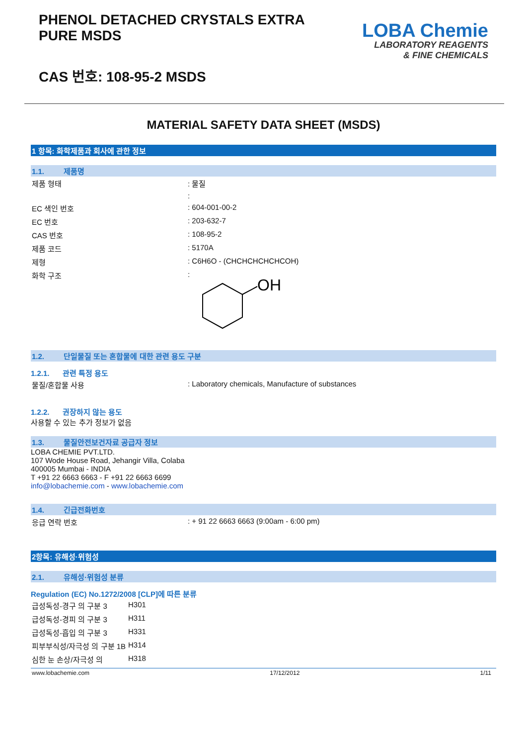PHENOL DETACHED CRYSTALS EXTRA
PURE MSDS
CAS 번호: 108-95-2 MSDS
LOBA Chemie
LABORATORY REAGENTS
& FINE CHEMICALS
MATERIAL SAFETY DATA SHEET (MSDS)
1 항목: 화학제품과 회사에 관한 정보
1.1. 제품명
| 제품 형태 | : 물질 |
| | : |
| EC 색인 번호 | : 604-001-00-2 |
| EC 번호 | : 203-632-7 |
| CAS 번호 | : 108-95-2 |
| 제품 코드 | : 5170A |
| 제형 | : C6H6O - (CHCHCHCHCHCOH) |
| 화학 구조 | : OH |
1.2. 단일물질 또는 혼합물에 대한 관련 용도 구분
1.2.1. 관련 특정 용도
| 물질/혼합물 사용 | : Laboratory chemicals, Manufacture of substances |
1.2.2. 권장하지 않는 용도
사용할 수 있는 추가 정보가 없음
1.3. 물질안전보건자료 공급자 정보
LOBA CHEMIE PVT.LTD.
107 Wode House Road, Jehangir Villa, Colaba
400005 Mumbai - INDIA
T +91 22 6663 6663 - F +91 22 6663 6699
info@lobachemie.com - www.lobachemie.com
1.4. 긴급전화번호
| 응급 연락 번호 | : + 91 22 6663 6663 (9:00am - 6:00 pm) |
2항목: 유해성·위험성
2.1. 유해성·위험성 분류
Regulation (EC) No.1272/2008 [CLP]에 따른 분류
| 급성독성-경구 의 구분 3 | H301 |
| 급성독성-경피 의 구분 3 | H311 |
| 급성독성-흡입 의 구분 3 | H331 |
| 피부부식성/자극성 의 구분 1B | H314 |
| 심한 눈 손상/자극성 의 | H318 |
www.lobachemie.com 17/12/2012 1/11